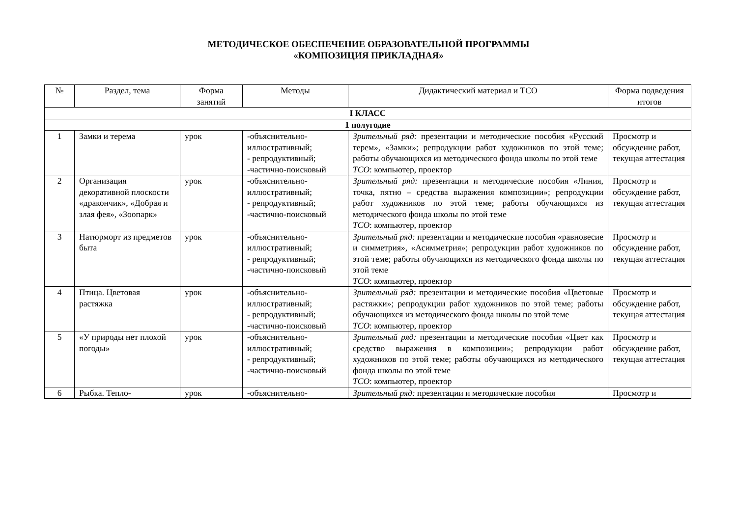МЕТОДИЧЕСКОЕ ОБЕСПЕЧЕНИЕ ОБРАЗОВАТЕЛЬНОЙ ПРОГРАММЫ
«КОМПОЗИЦИЯ ПРИКЛАДНАЯ»
| № | Раздел, тема | Форма занятий | Методы | Дидактический материал и ТСО | Форма подведения итогов |
| --- | --- | --- | --- | --- | --- |
| I КЛАСС | | | | | |
| 1 полугодие | | | | | |
| 1 | Замки и терема | урок | -объяснительно-иллюстративный; - репродуктивный; -частично-поисковый | Зрительный ряд: презентации и методические пособия «Русский терем», «Замки»; репродукции работ художников по этой теме; работы обучающихся из методического фонда школы по этой теме ТСО : компьютер, проектор | Просмотр и обсуждение работ, текущая аттестация |
| 2 | Организация декоративной плоскости «дракончик», «Добрая и злая фея», «Зоопарк» | урок | -объяснительно-иллюстративный; - репродуктивный; -частично-поисковый | Зрительный ряд: презентации и методические пособия «Линия, точка, пятно – средства выражения композиции»; репродукции работ художников по этой теме; работы обучающихся из методического фонда школы по этой теме ТСО : компьютер, проектор | Просмотр и обсуждение работ, текущая аттестация |
| 3 | Натюрморт из предметов быта | урок | -объяснительно-иллюстративный; - репродуктивный; -частично-поисковый | Зрительный ряд: презентации и методические пособия «равновесие и симметрия», «Асимметрия»; репродукции работ художников по этой теме; работы обучающихся из методического фонда школы по этой теме ТСО : компьютер, проектор | Просмотр и обсуждение работ, текущая аттестация |
| 4 | Птица. Цветовая растяжка | урок | -объяснительно-иллюстративный; - репродуктивный; -частично-поисковый | Зрительный ряд: презентации и методические пособия «Цветовые растяжки»; репродукции работ художников по этой теме; работы обучающихся из методического фонда школы по этой теме ТСО : компьютер, проектор | Просмотр и обсуждение работ, текущая аттестация |
| 5 | «У природы нет плохой погоды» | урок | -объяснительно-иллюстративный; - репродуктивный; -частично-поисковый | Зрительный ряд: презентации и методические пособия «Цвет как средство выражения в композиции»; репродукции работ художников по этой теме; работы обучающихся из методического фонда школы по этой теме ТСО : компьютер, проектор | Просмотр и обсуждение работ, текущая аттестация |
| 6 | Рыбка. Тепло- | урок | -объяснительно- | Зрительный ряд: презентации и методические пособия | Просмотр и |